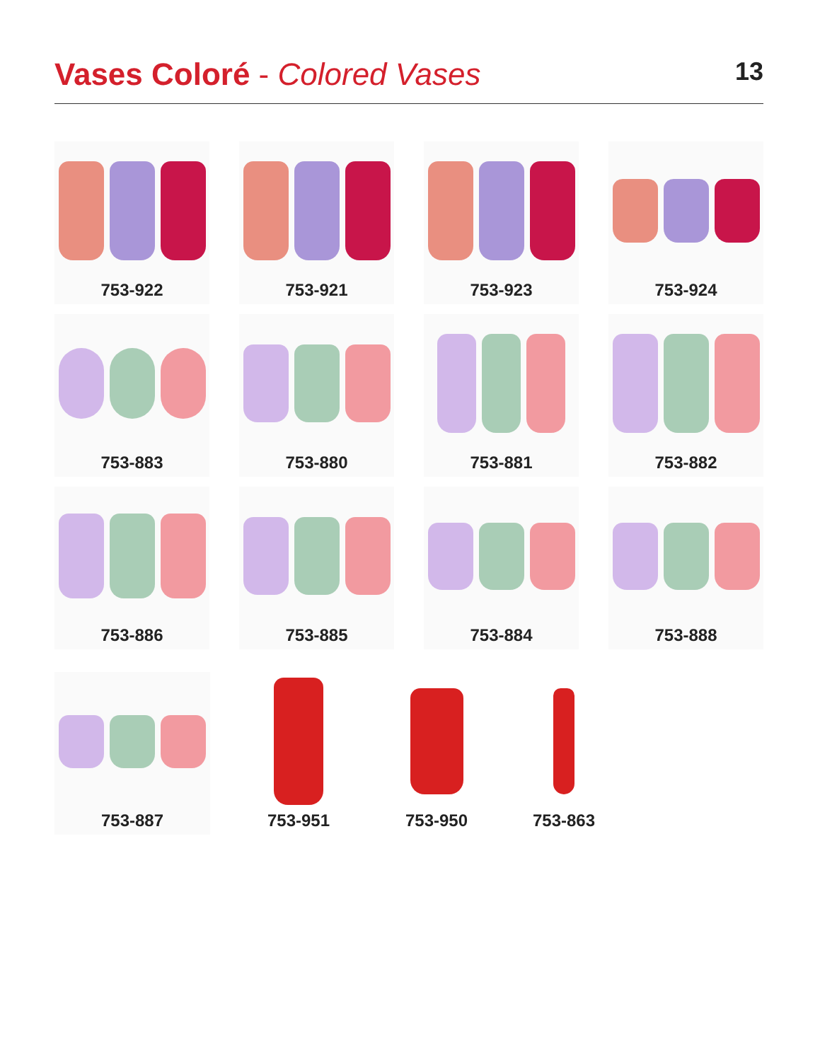Vases Coloré - Colored Vases
13
753-922
753-921
753-923
753-924
753-883
753-880
753-881
753-882
753-886
753-885
753-884
753-888
753-887 753-951 753-950 753-863